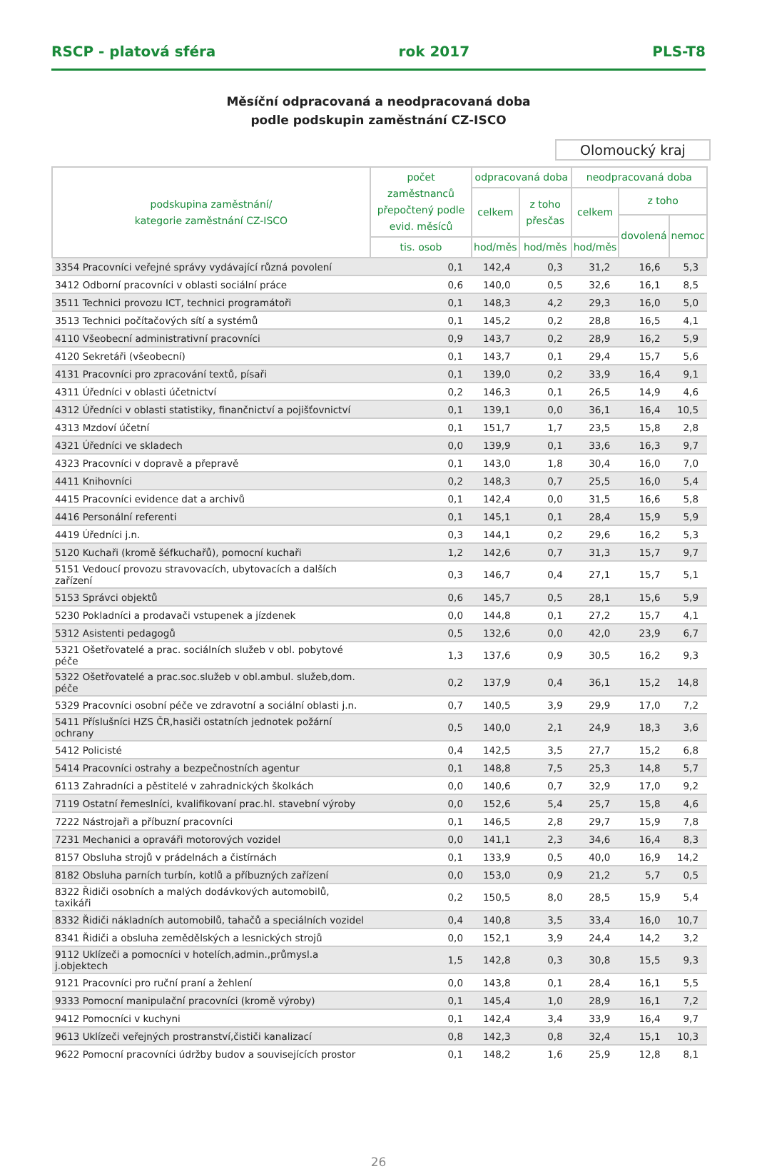RSCP - platová sféra rok 2017 PLS-T8
Měsíční odpracovaná a neodpracovaná doba
podle podskupin zaměstnání CZ-ISCO
Olomoucký kraj
| podskupina zaměstnání/ kategorie zaměstnání CZ-ISCO | počet zaměstnanců přepočtený podle evid. měsíců | odpracovaná doba | | neodpracovaná doba | | |
| --- | --- | --- | --- | --- | --- | --- |
| | | celkem | z toho přesčas | celkem | z toho | |
| | | | | | dovolená | nemoc |
| | tis. osob | hod/měs | hod/měs | hod/měs | | |
| 3354 Pracovníci veřejné správy vydávající různá povolení | 0,1 | 142,4 | 0,3 | 31,2 | 16,6 | 5,3 |
| 3412 Odborní pracovníci v oblasti sociální práce | 0,6 | 140,0 | 0,5 | 32,6 | 16,1 | 8,5 |
| 3511 Technici provozu ICT, technici programátoři | 0,1 | 148,3 | 4,2 | 29,3 | 16,0 | 5,0 |
| 3513 Technici počítačových sítí a systémů | 0,1 | 145,2 | 0,2 | 28,8 | 16,5 | 4,1 |
| 4110 Všeobecní administrativní pracovníci | 0,9 | 143,7 | 0,2 | 28,9 | 16,2 | 5,9 |
| 4120 Sekretáři (všeobecní) | 0,1 | 143,7 | 0,1 | 29,4 | 15,7 | 5,6 |
| 4131 Pracovníci pro zpracování textů, písaři | 0,1 | 139,0 | 0,2 | 33,9 | 16,4 | 9,1 |
| 4311 Úředníci v oblasti účetnictví | 0,2 | 146,3 | 0,1 | 26,5 | 14,9 | 4,6 |
| 4312 Úředníci v oblasti statistiky, finančnictví a pojišťovnictví | 0,1 | 139,1 | 0,0 | 36,1 | 16,4 | 10,5 |
| 4313 Mzdoví účetní | 0,1 | 151,7 | 1,7 | 23,5 | 15,8 | 2,8 |
| 4321 Úředníci ve skladech | 0,0 | 139,9 | 0,1 | 33,6 | 16,3 | 9,7 |
| 4323 Pracovníci v dopravě a přepravě | 0,1 | 143,0 | 1,8 | 30,4 | 16,0 | 7,0 |
| 4411 Knihovníci | 0,2 | 148,3 | 0,7 | 25,5 | 16,0 | 5,4 |
| 4415 Pracovníci evidence dat a archivů | 0,1 | 142,4 | 0,0 | 31,5 | 16,6 | 5,8 |
| 4416 Personální referenti | 0,1 | 145,1 | 0,1 | 28,4 | 15,9 | 5,9 |
| 4419 Úředníci j.n. | 0,3 | 144,1 | 0,2 | 29,6 | 16,2 | 5,3 |
| 5120 Kuchaři (kromě šéfkuchařů), pomocní kuchaři | 1,2 | 142,6 | 0,7 | 31,3 | 15,7 | 9,7 |
| 5151 Vedoucí provozu stravovacích, ubytovacích a dalších zařízení | 0,3 | 146,7 | 0,4 | 27,1 | 15,7 | 5,1 |
| 5153 Správci objektů | 0,6 | 145,7 | 0,5 | 28,1 | 15,6 | 5,9 |
| 5230 Pokladníci a prodavači vstupenek a jízdenek | 0,0 | 144,8 | 0,1 | 27,2 | 15,7 | 4,1 |
| 5312 Asistenti pedagogů | 0,5 | 132,6 | 0,0 | 42,0 | 23,9 | 6,7 |
| 5321 Ošetřovatelé a prac. sociálních služeb v obl. pobytové péče | 1,3 | 137,6 | 0,9 | 30,5 | 16,2 | 9,3 |
| 5322 Ošetřovatelé a prac.soc.služeb v obl.ambul. služeb,dom. péče | 0,2 | 137,9 | 0,4 | 36,1 | 15,2 | 14,8 |
| 5329 Pracovníci osobní péče ve zdravotní a sociální oblasti j.n. | 0,7 | 140,5 | 3,9 | 29,9 | 17,0 | 7,2 |
| 5411 Příslušníci HZS ČR,hasiči ostatních jednotek požární ochrany | 0,5 | 140,0 | 2,1 | 24,9 | 18,3 | 3,6 |
| 5412 Policisté | 0,4 | 142,5 | 3,5 | 27,7 | 15,2 | 6,8 |
| 5414 Pracovníci ostrahy a bezpečnostních agentur | 0,1 | 148,8 | 7,5 | 25,3 | 14,8 | 5,7 |
| 6113 Zahradníci a pěstitelé v zahradnických školkách | 0,0 | 140,6 | 0,7 | 32,9 | 17,0 | 9,2 |
| 7119 Ostatní řemeslníci, kvalifikovaní prac.hl. stavební výroby | 0,0 | 152,6 | 5,4 | 25,7 | 15,8 | 4,6 |
| 7222 Nástrojaři a příbuzní pracovníci | 0,1 | 146,5 | 2,8 | 29,7 | 15,9 | 7,8 |
| 7231 Mechanici a opraváři motorových vozidel | 0,0 | 141,1 | 2,3 | 34,6 | 16,4 | 8,3 |
| 8157 Obsluha strojů v prádelnách a čistírnách | 0,1 | 133,9 | 0,5 | 40,0 | 16,9 | 14,2 |
| 8182 Obsluha parních turbín, kotlů a příbuzných zařízení | 0,0 | 153,0 | 0,9 | 21,2 | 5,7 | 0,5 |
| 8322 Řidiči osobních a malých dodávkových automobilů, taxikáři | 0,2 | 150,5 | 8,0 | 28,5 | 15,9 | 5,4 |
| 8332 Řidiči nákladních automobilů, tahačů a speciálních vozidel | 0,4 | 140,8 | 3,5 | 33,4 | 16,0 | 10,7 |
| 8341 Řidiči a obsluha zemědělských a lesnických strojů | 0,0 | 152,1 | 3,9 | 24,4 | 14,2 | 3,2 |
| 9112 Uklízeči a pomocníci v hotelích,admin.,průmysl.a j.objektech | 1,5 | 142,8 | 0,3 | 30,8 | 15,5 | 9,3 |
| 9121 Pracovníci pro ruční praní a žehlení | 0,0 | 143,8 | 0,1 | 28,4 | 16,1 | 5,5 |
| 9333 Pomocní manipulační pracovníci (kromě výroby) | 0,1 | 145,4 | 1,0 | 28,9 | 16,1 | 7,2 |
| 9412 Pomocníci v kuchyni | 0,1 | 142,4 | 3,4 | 33,9 | 16,4 | 9,7 |
| 9613 Uklízeči veřejných prostranství,čističi kanalizací | 0,8 | 142,3 | 0,8 | 32,4 | 15,1 | 10,3 |
| 9622 Pomocní pracovníci údržby budov a souvisejících prostor | 0,1 | 148,2 | 1,6 | 25,9 | 12,8 | 8,1 |
26